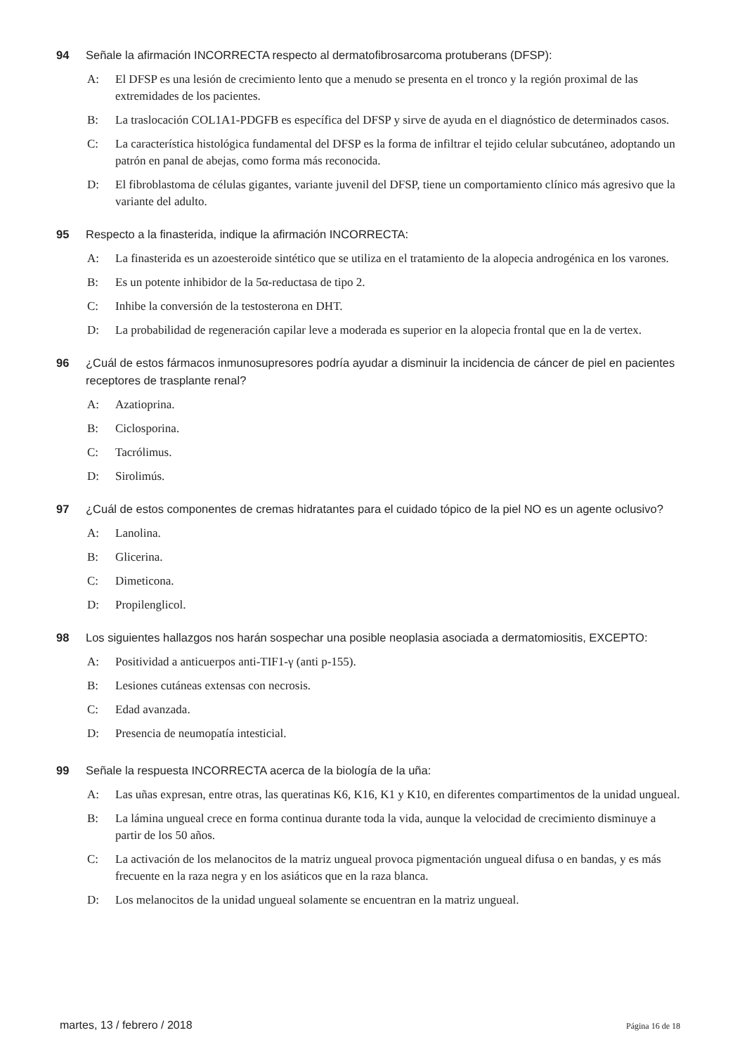94 Señale la afirmación INCORRECTA respecto al dermatofibrosarcoma protuberans (DFSP):
A: El DFSP es una lesión de crecimiento lento que a menudo se presenta en el tronco y la región proximal de las extremidades de los pacientes.
B: La traslocación COL1A1-PDGFB es específica del DFSP y sirve de ayuda en el diagnóstico de determinados casos.
C: La característica histológica fundamental del DFSP es la forma de infiltrar el tejido celular subcutáneo, adoptando un patrón en panal de abejas, como forma más reconocida.
D: El fibroblastoma de células gigantes, variante juvenil del DFSP, tiene un comportamiento clínico más agresivo que la variante del adulto.
95 Respecto a la finasterida, indique la afirmación INCORRECTA:
A: La finasterida es un azoesteroide sintético que se utiliza en el tratamiento de la alopecia androgénica en los varones.
B: Es un potente inhibidor de la 5α-reductasa de tipo 2.
C: Inhibe la conversión de la testosterona en DHT.
D: La probabilidad de regeneración capilar leve a moderada es superior en la alopecia frontal que en la de vertex.
96 ¿Cuál de estos fármacos inmunosupresores podría ayudar a disminuir la incidencia de cáncer de piel en pacientes receptores de trasplante renal?
A: Azatioprina.
B: Ciclosporina.
C: Tacrólimus.
D: Sirolimús.
97 ¿Cuál de estos componentes de cremas hidratantes para el cuidado tópico de la piel NO es un agente oclusivo?
A: Lanolina.
B: Glicerina.
C: Dimeticona.
D: Propilenglicol.
98 Los siguientes hallazgos nos harán sospechar una posible neoplasia asociada a dermatomiositis, EXCEPTO:
A: Positividad a anticuerpos anti-TIF1-γ (anti p-155).
B: Lesiones cutáneas extensas con necrosis.
C: Edad avanzada.
D: Presencia de neumopatía intesticial.
99 Señale la respuesta INCORRECTA acerca de la biología de la uña:
A: Las uñas expresan, entre otras, las queratinas K6, K16, K1 y K10, en diferentes compartimentos de la unidad ungueal.
B: La lámina ungueal crece en forma continua durante toda la vida, aunque la velocidad de crecimiento disminuye a partir de los 50 años.
C: La activación de los melanocitos de la matriz ungueal provoca pigmentación ungueal difusa o en bandas, y es más frecuente en la raza negra y en los asiáticos que en la raza blanca.
D: Los melanocitos de la unidad ungueal solamente se encuentran en la matriz ungueal.
martes, 13 / febrero / 2018 Página 16 de 18